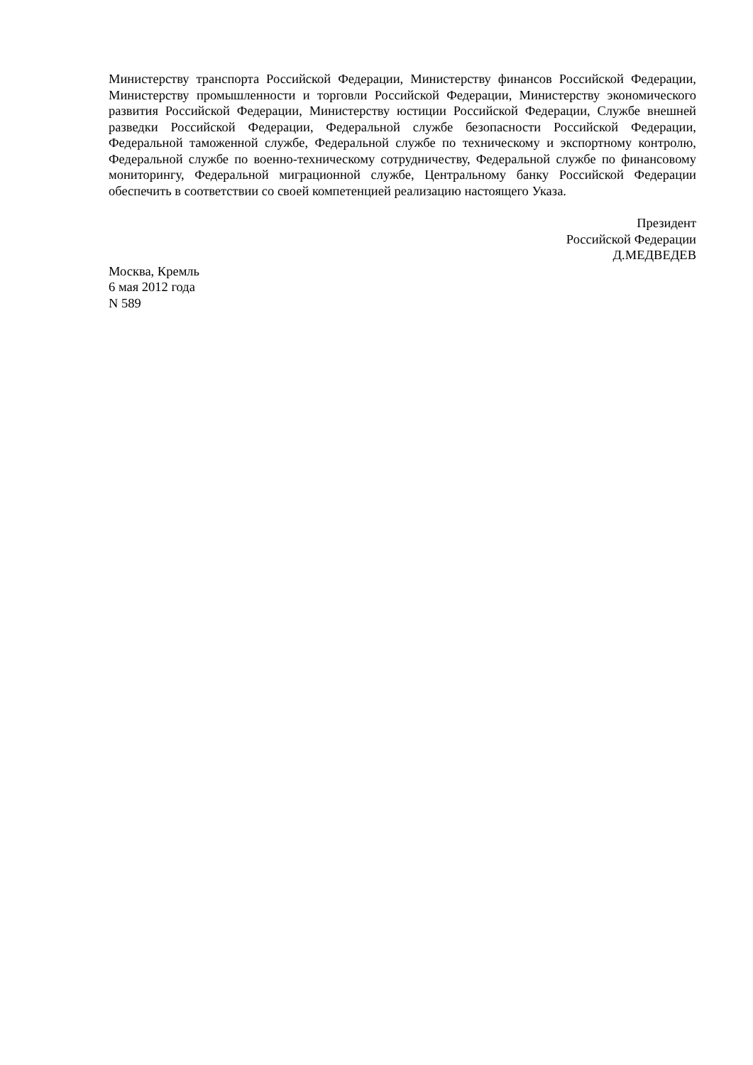Министерству транспорта Российской Федерации, Министерству финансов Российской Федерации, Министерству промышленности и торговли Российской Федерации, Министерству экономического развития Российской Федерации, Министерству юстиции Российской Федерации, Службе внешней разведки Российской Федерации, Федеральной службе безопасности Российской Федерации, Федеральной таможенной службе, Федеральной службе по техническому и экспортному контролю, Федеральной службе по военно-техническому сотрудничеству, Федеральной службе по финансовому мониторингу, Федеральной миграционной службе, Центральному банку Российской Федерации обеспечить в соответствии со своей компетенцией реализацию настоящего Указа.
Президент
Российской Федерации
Д.МЕДВЕДЕВ
Москва, Кремль
6 мая 2012 года
N 589